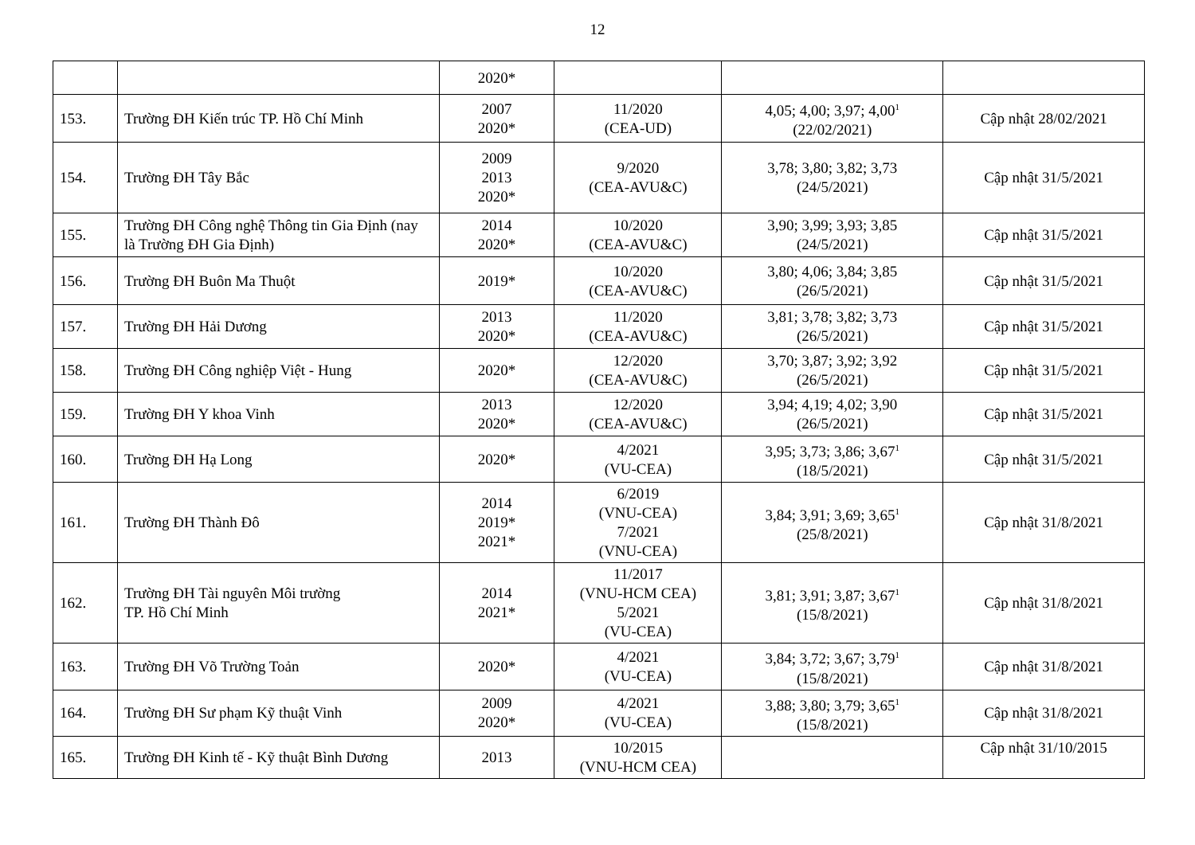12
| | | 2020* | | | |
| 153. | Trường ĐH Kiến trúc TP. Hồ Chí Minh | 2007 2020* | 11/2020 (CEA-UD) | 4,05; 4,00; 3,97; 4,00<sup>1</sup> (22/02/2021) | Cập nhật 28/02/2021 |
| 154. | Trường ĐH Tây Bắc | 2009 2013 2020* | 9/2020 (CEA-AVU&C) | 3,78; 3,80; 3,82; 3,73 (24/5/2021) | Cập nhật 31/5/2021 |
| 155. | Trường ĐH Công nghệ Thông tin Gia Định (nay là Trường ĐH Gia Định) | 2014 2020* | 10/2020 (CEA-AVU&C) | 3,90; 3,99; 3,93; 3,85 (24/5/2021) | Cập nhật 31/5/2021 |
| 156. | Trường ĐH Buôn Ma Thuột | 2019* | 10/2020 (CEA-AVU&C) | 3,80; 4,06; 3,84; 3,85 (26/5/2021) | Cập nhật 31/5/2021 |
| 157. | Trường ĐH Hải Dương | 2013 2020* | 11/2020 (CEA-AVU&C) | 3,81; 3,78; 3,82; 3,73 (26/5/2021) | Cập nhật 31/5/2021 |
| 158. | Trường ĐH Công nghiệp Việt - Hung | 2020* | 12/2020 (CEA-AVU&C) | 3,70; 3,87; 3,92; 3,92 (26/5/2021) | Cập nhật 31/5/2021 |
| 159. | Trường ĐH Y khoa Vinh | 2013 2020* | 12/2020 (CEA-AVU&C) | 3,94; 4,19; 4,02; 3,90 (26/5/2021) | Cập nhật 31/5/2021 |
| 160. | Trường ĐH Hạ Long | 2020* | 4/2021 (VU-CEA) | 3,95; 3,73; 3,86; 3,67<sup>1</sup> (18/5/2021) | Cập nhật 31/5/2021 |
| 161. | Trường ĐH Thành Đô | 2014 2019* 2021* | 6/2019 (VNU-CEA) 7/2021 (VNU-CEA) | 3,84; 3,91; 3,69; 3,65<sup>1</sup> (25/8/2021) | Cập nhật 31/8/2021 |
| 162. | Trường ĐH Tài nguyên Môi trường TP. Hồ Chí Minh | 2014 2021* | 11/2017 (VNU-HCM CEA) 5/2021 (VU-CEA) | 3,81; 3,91; 3,87; 3,67<sup>1</sup> (15/8/2021) | Cập nhật 31/8/2021 |
| 163. | Trường ĐH Võ Trường Toản | 2020* | 4/2021 (VU-CEA) | 3,84; 3,72; 3,67; 3,79<sup>1</sup> (15/8/2021) | Cập nhật 31/8/2021 |
| 164. | Trường ĐH Sư phạm Kỹ thuật Vinh | 2009 2020* | 4/2021 (VU-CEA) | 3,88; 3,80; 3,79; 3,65<sup>1</sup> (15/8/2021) | Cập nhật 31/8/2021 |
| 165. | Trường ĐH Kinh tế - Kỹ thuật Bình Dương | 2013 | 10/2015 (VNU-HCM CEA) | | Cập nhật 31/10/2015 |